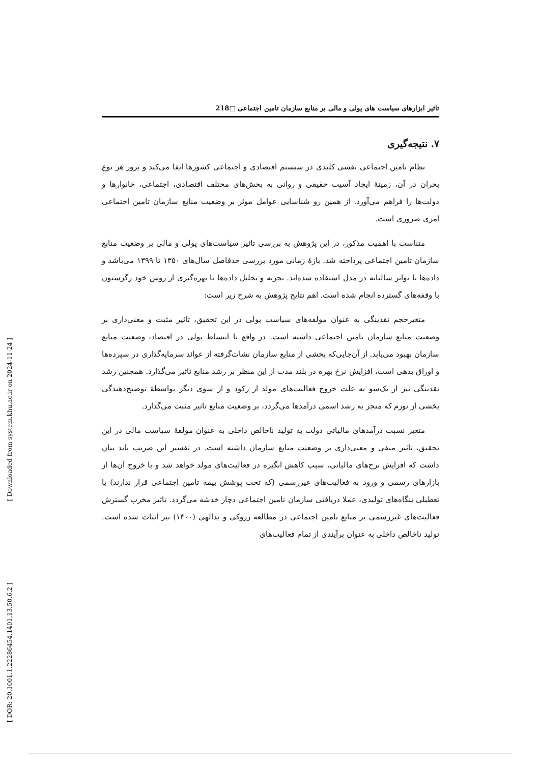[ DOR: 20.1001.1.22286454.1401.13.50.6.2 ] [ Downloaded from system.khu.ac.ir on 2024-11-24 ]
تاثیر ابزارهای سیاست های پولی و مالی بر منابع سازمان تامین اجتماعی □218
۷. نتیجه‌گیری
نظام تامین اجتماعی نقشی کلیدی در سیستم اقتصادی و اجتماعی کشورها ایفا می‌کند و بروز هر نوع بحران در آن، زمینهٔ ایجاد آسیب حقیقی و روانی به بخش‌های مختلف اقتصادی، اجتماعی، خانوارها و دولت‌ها را فراهم می‌آورد. از همین رو شناسایی عوامل موثر بر وضعیت منابع سازمان تامین اجتماعی امری ضروری است.
متناسب با اهمیت مذکور، در این پژوهش به بررسی تاثیر سیاست‌های پولی و مالی بر وضعیت منابع سازمان تامین اجتماعی پرداخته شد. بازهٔ زمانی مورد بررسی حدفاصل سال‌های ۱۳۵۰ تا ۱۳۹۹ می‌باشد و داده‌ها با تواتر سالیانه در مدل استفاده شده‌اند. تجزیه و تحلیل داده‌ها با بهره‌گیری از روش خود رگرسیون با وقفه‌های گسترده انجام شده است. اهم نتایج پژوهش به شرح زیر است:
متغیرحجم نقدینگی به عنوان مولفه‌های سیاست پولی در این تحقیق، تاثیر مثبت و معنی‌داری بر وضعیت منابع سازمان تامین اجتماعی داشته است. در واقع با انبساط پولی در اقتصاد، وضعیت منابع سازمان بهبود می‌یابد. از آن‌جایی‌که بخشی از منابع سازمان نشات‌گرفته از عوائد سرمایه‌گذاری در سپرده‌ها و اوراق بدهی است، افزایش نرخ بهره در بلند مدت از این منظر بر رشد منابع تاثیر می‌گذارد. همچنین رشد نقدینگی نیز از یک‌سو به علت خروج فعالیت‌های مولد از رکود و از سوی دیگر بواسطهٔ توضیح‌دهندگی بخشی از تورم که منجر به رشد اسمی درآمدها می‌گردد، بر وضعیت منابع تاثیر مثبت می‌گذارد.
متغیر نسبت درآمدهای مالیاتی دولت به تولید ناخالص داخلی به عنوان مولفهٔ سیاست مالی در این تحقیق، تاثیر منفی و معنی‌داری بر وضعیت منابع سازمان داشته است. در تفسیر این ضریب باید بیان داشت که افزایش نرخ‌های مالیاتی، سبب کاهش انگیزه در فعالیت‌های مولد خواهد شد و با خروج آن‌ها از بازارهای رسمی و ورود به فعالیت‌های غیررسمی (که تحت پوشش بیمه تامین اجتماعی قرار ندارند) یا تعطیلی بنگاه‌های تولیدی، عملا دریافتی سازمان تامین اجتماعی دچار خدشه می‌گردد. تاثیر مخرب گسترش فعالیت‌های غیررسمی بر منابع تامین اجتماعی در مطالعه زروکی و یدالهی (۱۴۰۰) نیز اثبات شده است. تولید ناخالص داخلی به عنوان برآیندی از تمام فعالیت‌های